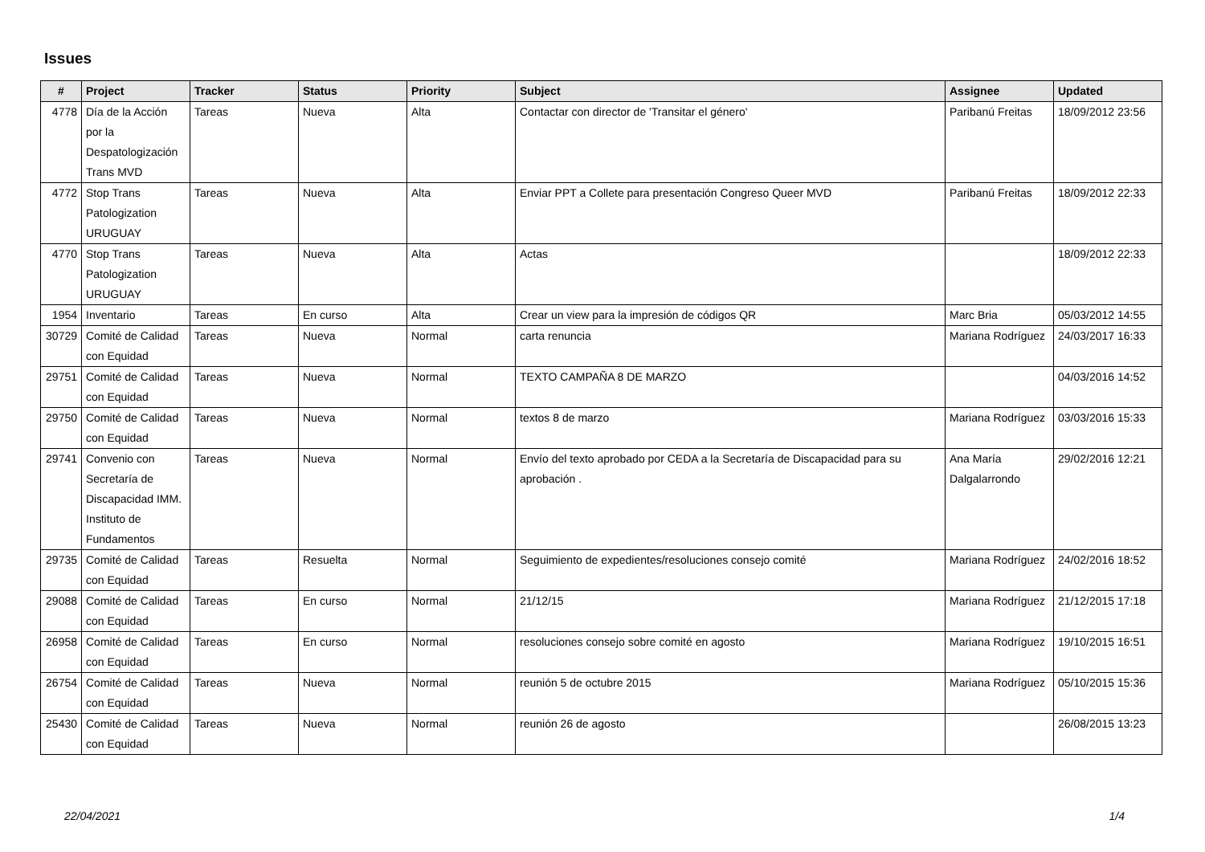Issues
| # | Project | Tracker | Status | Priority | Subject | Assignee | Updated |
| --- | --- | --- | --- | --- | --- | --- | --- |
| 4778 | Día de la Acción por la Despatologización Trans MVD | Tareas | Nueva | Alta | Contactar con director de 'Transitar el género' | Paribanú Freitas | 18/09/2012 23:56 |
| 4772 | Stop Trans Patologization URUGUAY | Tareas | Nueva | Alta | Enviar PPT a Collete para presentación Congreso Queer MVD | Paribanú Freitas | 18/09/2012 22:33 |
| 4770 | Stop Trans Patologization URUGUAY | Tareas | Nueva | Alta | Actas | | 18/09/2012 22:33 |
| 1954 | Inventario | Tareas | En curso | Alta | Crear un view para la impresión de códigos QR | Marc Bria | 05/03/2012 14:55 |
| 30729 | Comité de Calidad con Equidad | Tareas | Nueva | Normal | carta renuncia | Mariana Rodríguez | 24/03/2017 16:33 |
| 29751 | Comité de Calidad con Equidad | Tareas | Nueva | Normal | TEXTO CAMPAÑA 8 DE MARZO | | 04/03/2016 14:52 |
| 29750 | Comité de Calidad con Equidad | Tareas | Nueva | Normal | textos 8 de marzo | Mariana Rodríguez | 03/03/2016 15:33 |
| 29741 | Convenio con Secretaría de Discapacidad IMM. Instituto de Fundamentos | Tareas | Nueva | Normal | Envío del texto aprobado por CEDA a la Secretaría de Discapacidad para su aprobación . | Ana María Dalgalarrondo | 29/02/2016 12:21 |
| 29735 | Comité de Calidad con Equidad | Tareas | Resuelta | Normal | Seguimiento de expedientes/resoluciones consejo comité | Mariana Rodríguez | 24/02/2016 18:52 |
| 29088 | Comité de Calidad con Equidad | Tareas | En curso | Normal | 21/12/15 | Mariana Rodríguez | 21/12/2015 17:18 |
| 26958 | Comité de Calidad con Equidad | Tareas | En curso | Normal | resoluciones consejo sobre comité en agosto | Mariana Rodríguez | 19/10/2015 16:51 |
| 26754 | Comité de Calidad con Equidad | Tareas | Nueva | Normal | reunión 5 de octubre 2015 | Mariana Rodríguez | 05/10/2015 15:36 |
| 25430 | Comité de Calidad con Equidad | Tareas | Nueva | Normal | reunión 26 de agosto | | 26/08/2015 13:23 |
22/04/2021 1/4